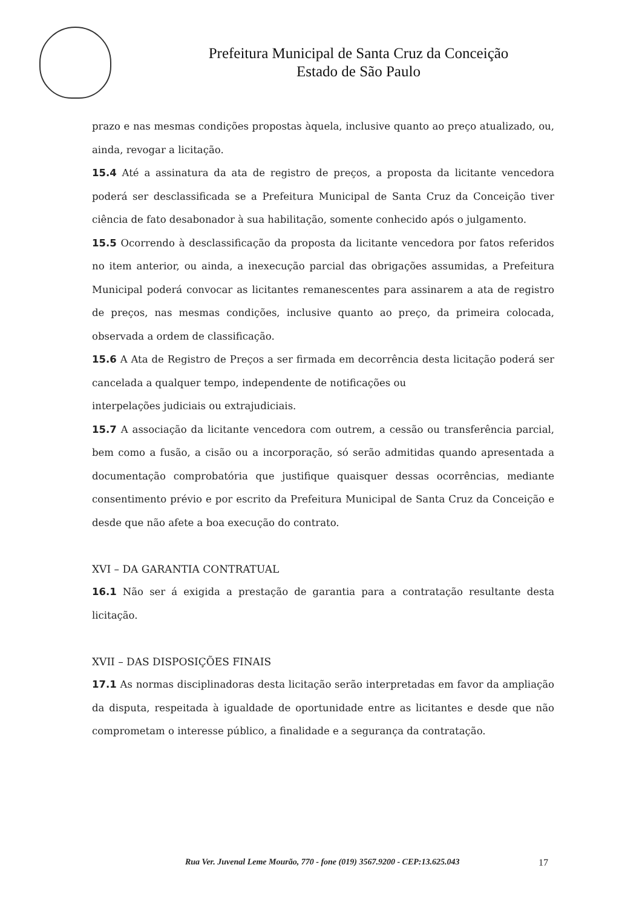Prefeitura Municipal de Santa Cruz da Conceição
Estado de São Paulo
prazo e nas mesmas condições propostas àquela, inclusive quanto ao preço atualizado, ou, ainda, revogar a licitação.
15.4 Até a assinatura da ata de registro de preços, a proposta da licitante vencedora poderá ser desclassificada se a Prefeitura Municipal de Santa Cruz da Conceição tiver ciência de fato desabonador à sua habilitação, somente conhecido após o julgamento.
15.5 Ocorrendo à desclassificação da proposta da licitante vencedora por fatos referidos no item anterior, ou ainda, a inexecução parcial das obrigações assumidas, a Prefeitura Municipal poderá convocar as licitantes remanescentes para assinarem a ata de registro de preços, nas mesmas condições, inclusive quanto ao preço, da primeira colocada, observada a ordem de classificação.
15.6 A Ata de Registro de Preços a ser firmada em decorrência desta licitação poderá ser cancelada a qualquer tempo, independente de notificações ou
interpelações judiciais ou extrajudiciais.
15.7 A associação da licitante vencedora com outrem, a cessão ou transferência parcial, bem como a fusão, a cisão ou a incorporação, só serão admitidas quando apresentada a documentação comprobatória que justifique quaisquer dessas ocorrências, mediante consentimento prévio e por escrito da Prefeitura Municipal de Santa Cruz da Conceição e desde que não afete a boa execução do contrato.
XVI – DA GARANTIA CONTRATUAL
16.1 Não ser á exigida a prestação de garantia para a contratação resultante desta licitação.
XVII – DAS DISPOSIÇÕES FINAIS
17.1 As normas disciplinadoras desta licitação serão interpretadas em favor da ampliação da disputa, respeitada à igualdade de oportunidade entre as licitantes e desde que não comprometam o interesse público, a finalidade e a segurança da contratação.
Rua Ver. Juvenal Leme Mourão, 770 - fone (019) 3567.9200 - CEP:13.625.043 17